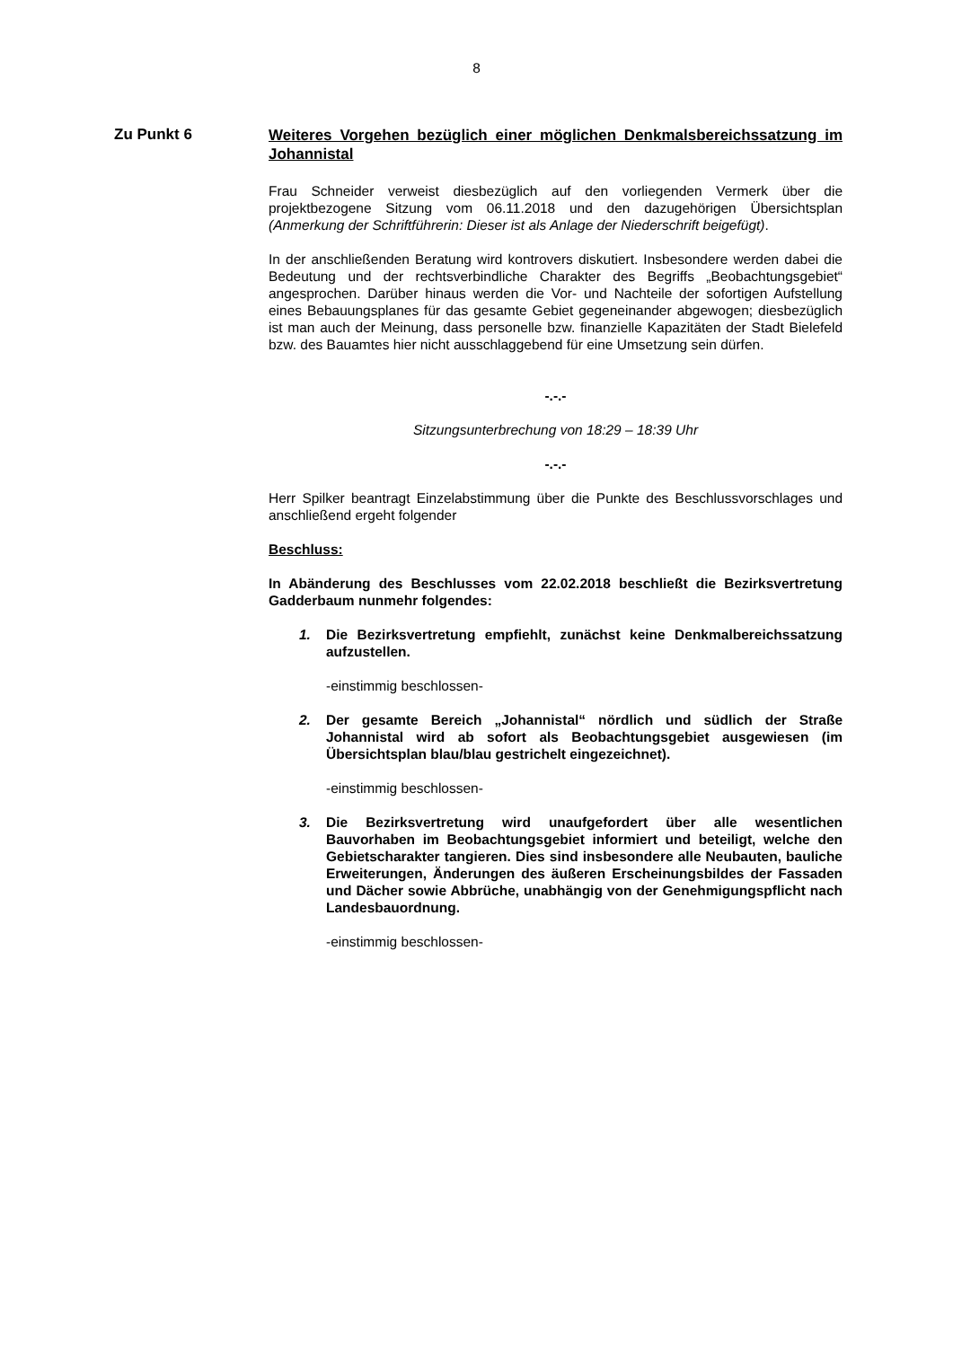8
Zu Punkt 6
Weiteres Vorgehen bezüglich einer möglichen Denkmalsbereichssatzung im Johannistal
Frau Schneider verweist diesbezüglich auf den vorliegenden Vermerk über die projektbezogene Sitzung vom 06.11.2018 und den dazugehörigen Übersichtsplan (Anmerkung der Schriftführerin: Dieser ist als Anlage der Niederschrift beigefügt).
In der anschließenden Beratung wird kontrovers diskutiert. Insbesondere werden dabei die Bedeutung und der rechtsverbindliche Charakter des Begriffs „Beobachtungsgebiet“ angesprochen. Darüber hinaus werden die Vor- und Nachteile der sofortigen Aufstellung eines Bebauungsplanes für das gesamte Gebiet gegeneinander abgewogen; diesbezüglich ist man auch der Meinung, dass personelle bzw. finanzielle Kapazitäten der Stadt Bielefeld bzw. des Bauamtes hier nicht ausschlaggebend für eine Umsetzung sein dürfen.
-.-.-
Sitzungsunterbrechung von 18:29 – 18:39 Uhr
-.-.-
Herr Spilker beantragt Einzelabstimmung über die Punkte des Beschlussvorschlages und anschließend ergeht folgender
Beschluss:
In Abänderung des Beschlusses vom 22.02.2018 beschließt die Bezirksvertretung Gadderbaum nunmehr folgendes:
1. Die Bezirksvertretung empfiehlt, zunächst keine Denkmalbereichssatzung aufzustellen.
-einstimmig beschlossen-
2. Der gesamte Bereich „Johannistal“ nördlich und südlich der Straße Johannistal wird ab sofort als Beobachtungsgebiet ausgewiesen (im Übersichtsplan blau/blau gestrichelt eingezeichnet).
-einstimmig beschlossen-
3. Die Bezirksvertretung wird unaufgefordert über alle wesentlichen Bauvorhaben im Beobachtungsgebiet informiert und beteiligt, welche den Gebietscharakter tangieren. Dies sind insbesondere alle Neubauten, bauliche Erweiterungen, Änderungen des äußeren Erscheinungsbildes der Fassaden und Dächer sowie Abbrüche, unabhängig von der Genehmigungspflicht nach Landesbauordnung.
-einstimmig beschlossen-